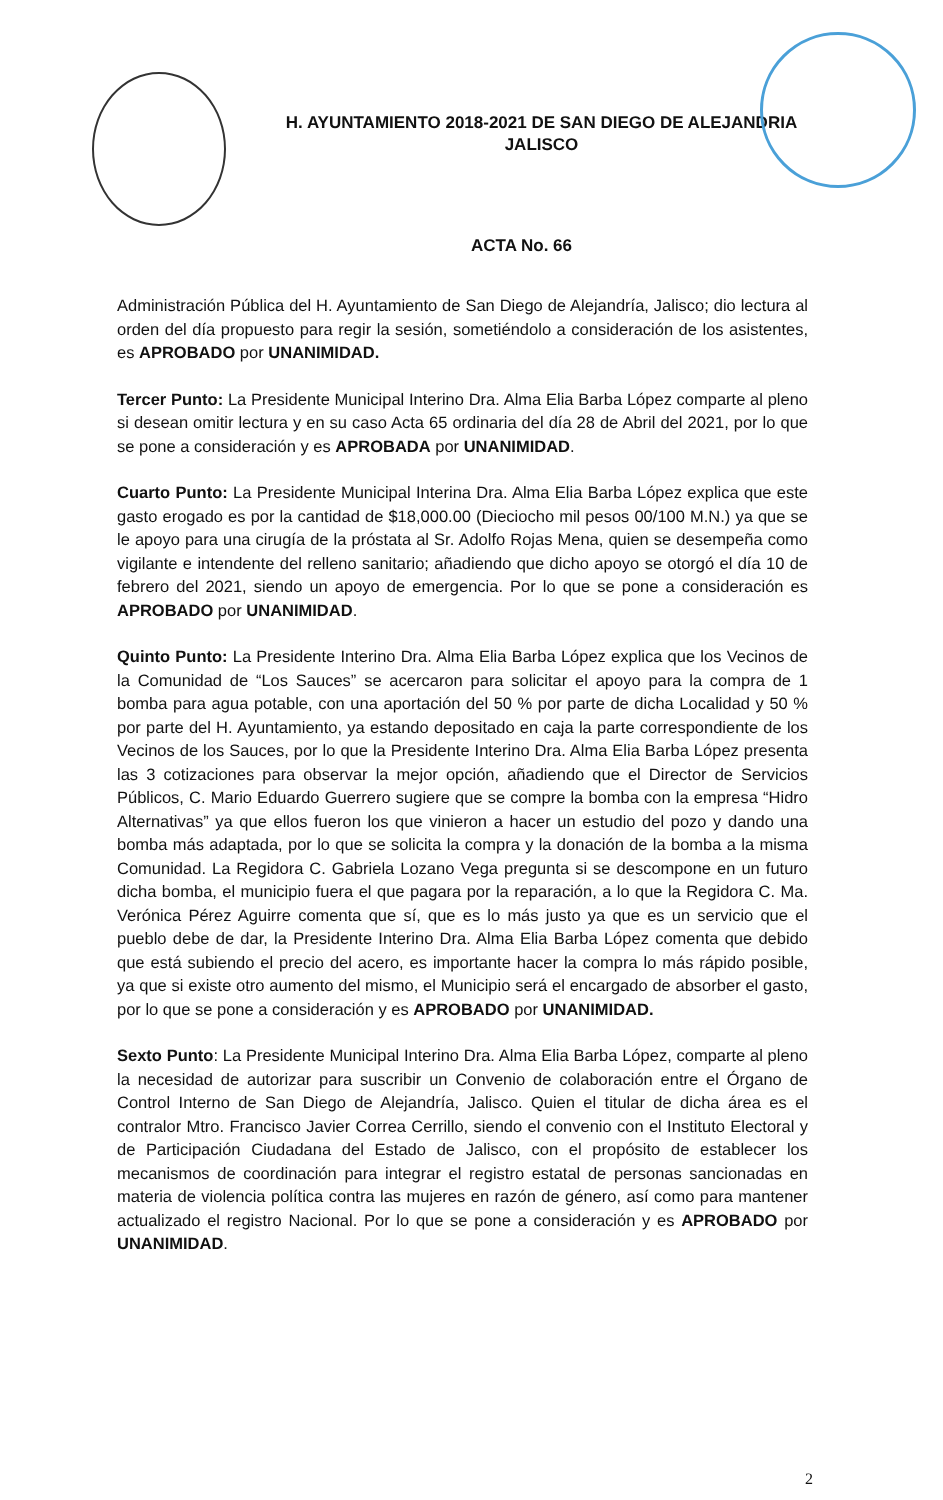H. AYUNTAMIENTO 2018-2021 DE SAN DIEGO DE ALEJANDRIA
JALISCO
ACTA No. 66
Administración Pública del H. Ayuntamiento de San Diego de Alejandría, Jalisco; dio lectura al orden del día propuesto para regir la sesión, sometiéndolo a consideración de los asistentes, es APROBADO por UNANIMIDAD.
Tercer Punto: La Presidente Municipal Interino Dra. Alma Elia Barba López comparte al pleno si desean omitir lectura y en su caso Acta 65 ordinaria del día 28 de Abril del 2021, por lo que se pone a consideración y es APROBADA por UNANIMIDAD.
Cuarto Punto: La Presidente Municipal Interina Dra. Alma Elia Barba López explica que este gasto erogado es por la cantidad de $18,000.00 (Dieciocho mil pesos 00/100 M.N.) ya que se le apoyo para una cirugía de la próstata al Sr. Adolfo Rojas Mena, quien se desempeña como vigilante e intendente del relleno sanitario; añadiendo que dicho apoyo se otorgó el día 10 de febrero del 2021, siendo un apoyo de emergencia. Por lo que se pone a consideración es APROBADO por UNANIMIDAD.
Quinto Punto: La Presidente Interino Dra. Alma Elia Barba López explica que los Vecinos de la Comunidad de “Los Sauces” se acercaron para solicitar el apoyo para la compra de 1 bomba para agua potable, con una aportación del 50 % por parte de dicha Localidad y 50 % por parte del H. Ayuntamiento, ya estando depositado en caja la parte correspondiente de los Vecinos de los Sauces, por lo que la Presidente Interino Dra. Alma Elia Barba López presenta las 3 cotizaciones para observar la mejor opción, añadiendo que el Director de Servicios Públicos, C. Mario Eduardo Guerrero sugiere que se compre la bomba con la empresa “Hidro Alternativas” ya que ellos fueron los que vinieron a hacer un estudio del pozo y dando una bomba más adaptada, por lo que se solicita la compra y la donación de la bomba a la misma Comunidad. La Regidora C. Gabriela Lozano Vega pregunta si se descompone en un futuro dicha bomba, el municipio fuera el que pagara por la reparación, a lo que la Regidora C. Ma. Verónica Pérez Aguirre comenta que sí, que es lo más justo ya que es un servicio que el pueblo debe de dar, la Presidente Interino Dra. Alma Elia Barba López comenta que debido que está subiendo el precio del acero, es importante hacer la compra lo más rápido posible, ya que si existe otro aumento del mismo, el Municipio será el encargado de absorber el gasto, por lo que se pone a consideración y es APROBADO por UNANIMIDAD.
Sexto Punto: La Presidente Municipal Interino Dra. Alma Elia Barba López, comparte al pleno la necesidad de autorizar para suscribir un Convenio de colaboración entre el Órgano de Control Interno de San Diego de Alejandría, Jalisco. Quien el titular de dicha área es el contralor Mtro. Francisco Javier Correa Cerrillo, siendo el convenio con el Instituto Electoral y de Participación Ciudadana del Estado de Jalisco, con el propósito de establecer los mecanismos de coordinación para integrar el registro estatal de personas sancionadas en materia de violencia política contra las mujeres en razón de género, así como para mantener actualizado el registro Nacional. Por lo que se pone a consideración y es APROBADO por UNANIMIDAD.
2